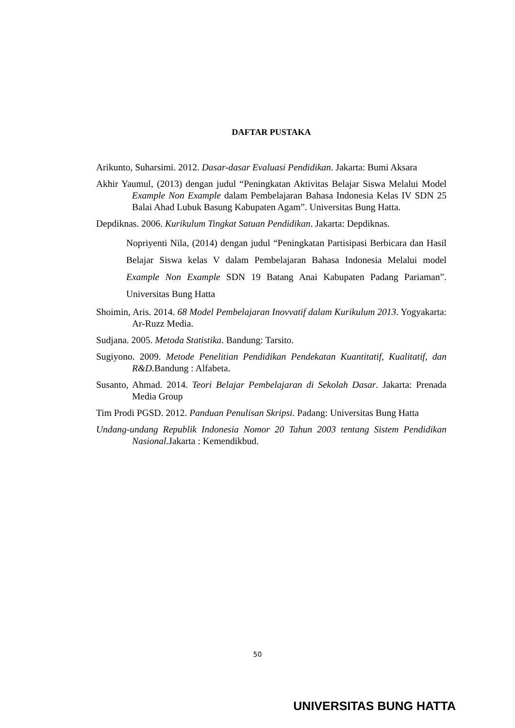DAFTAR PUSTAKA
Arikunto, Suharsimi. 2012. Dasar-dasar Evaluasi Pendidikan. Jakarta: Bumi Aksara
Akhir Yaumul, (2013) dengan judul “Peningkatan Aktivitas Belajar Siswa Melalui Model Example Non Example dalam Pembelajaran Bahasa Indonesia Kelas IV SDN 25 Balai Ahad Lubuk Basung Kabupaten Agam”. Universitas Bung Hatta.
Depdiknas. 2006. Kurikulum Tingkat Satuan Pendidikan. Jakarta: Depdiknas.
Nopriyenti Nila, (2014) dengan judul “Peningkatan Partisipasi Berbicara dan Hasil Belajar Siswa kelas V dalam Pembelajaran Bahasa Indonesia Melalui model Example Non Example SDN 19 Batang Anai Kabupaten Padang Pariaman”. Universitas Bung Hatta
Shoimin, Aris. 2014. 68 Model Pembelajaran Inovvatif dalam Kurikulum 2013. Yogyakarta: Ar-Ruzz Media.
Sudjana. 2005. Metoda Statistika. Bandung: Tarsito.
Sugiyono. 2009. Metode Penelitian Pendidikan Pendekatan Kuantitatif, Kualitatif, dan R&D. Bandung : Alfabeta.
Susanto, Ahmad. 2014. Teori Belajar Pembelajaran di Sekolah Dasar. Jakarta: Prenada Media Group
Tim Prodi PGSD. 2012. Panduan Penulisan Skripsi. Padang: Universitas Bung Hatta
Undang-undang Republik Indonesia Nomor 20 Tahun 2003 tentang Sistem Pendidikan Nasional. Jakarta : Kemendikbud.
50
UNIVERSITAS BUNG HATTA